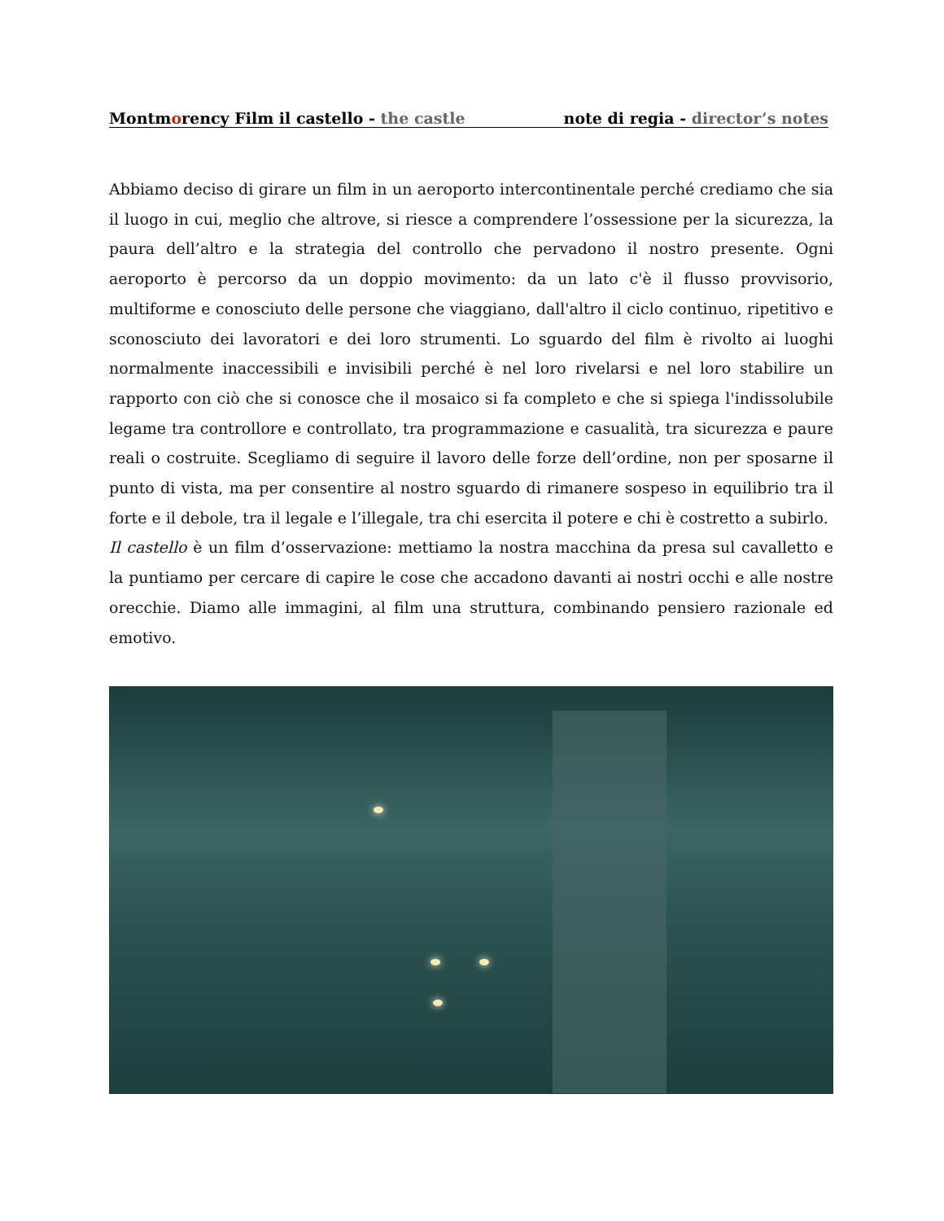Montmorency Film il castello - the castle note di regia - director’s notes
Abbiamo deciso di girare un film in un aeroporto intercontinentale perché crediamo che sia il luogo in cui, meglio che altrove, si riesce a comprendere l’ossessione per la sicurezza, la paura dell’altro e la strategia del controllo che pervadono il nostro presente. Ogni aeroporto è percorso da un doppio movimento: da un lato c'è il flusso provvisorio, multiforme e conosciuto delle persone che viaggiano, dall'altro il ciclo continuo, ripetitivo e sconosciuto dei lavoratori e dei loro strumenti. Lo sguardo del film è rivolto ai luoghi normalmente inaccessibili e invisibili perché è nel loro rivelarsi e nel loro stabilire un rapporto con ciò che si conosce che il mosaico si fa completo e che si spiega l'indissolubile legame tra controllore e controllato, tra programmazione e casualità, tra sicurezza e paure reali o costruite. Scegliamo di seguire il lavoro delle forze dell’ordine, non per sposarne il punto di vista, ma per consentire al nostro sguardo di rimanere sospeso in equilibrio tra il forte e il debole, tra il legale e l’illegale, tra chi esercita il potere e chi è costretto a subirlo.
Il castello è un film d’osservazione: mettiamo la nostra macchina da presa sul cavalletto e la puntiamo per cercare di capire le cose che accadono davanti ai nostri occhi e alle nostre orecchie. Diamo alle immagini, al film una struttura, combinando pensiero razionale ed emotivo.